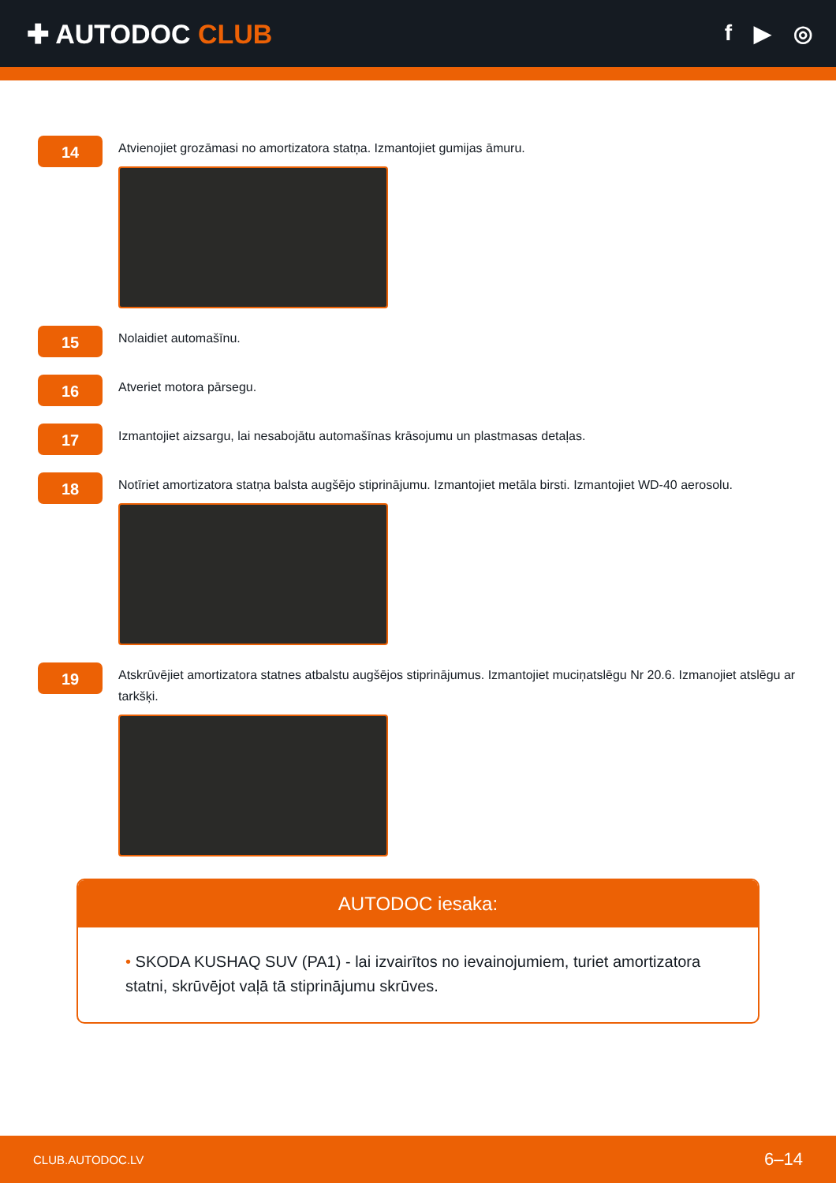✚ AUTODOC CLUB
f ▶ ◎
14
Atvienojiet grozāmasi no amortizatora statņa. Izmantojiet gumijas āmuru.
15
Nolaidiet automašīnu.
16
Atveriet motora pārsegu.
17
Izmantojiet aizsargu, lai nesabojātu automašīnas krāsojumu un plastmasas detaļas.
18
Notīriet amortizatora statņa balsta augšējo stiprinājumu. Izmantojiet metāla birsti. Izmantojiet WD-40 aerosolu.
19
Atskrūvējiet amortizatora statnes atbalstu augšējos stiprinājumus. Izmantojiet muciņatslēgu Nr 20.6. Izmanojiet atslēgu ar tarkšķi.
AUTODOC iesaka:
• SKODA KUSHAQ SUV (PA1) - lai izvairītos no ievainojumiem, turiet amortizatora statni, skrūvējot vaļā tā stiprinājumu skrūves.
CLUB.AUTODOC.LV 6–14